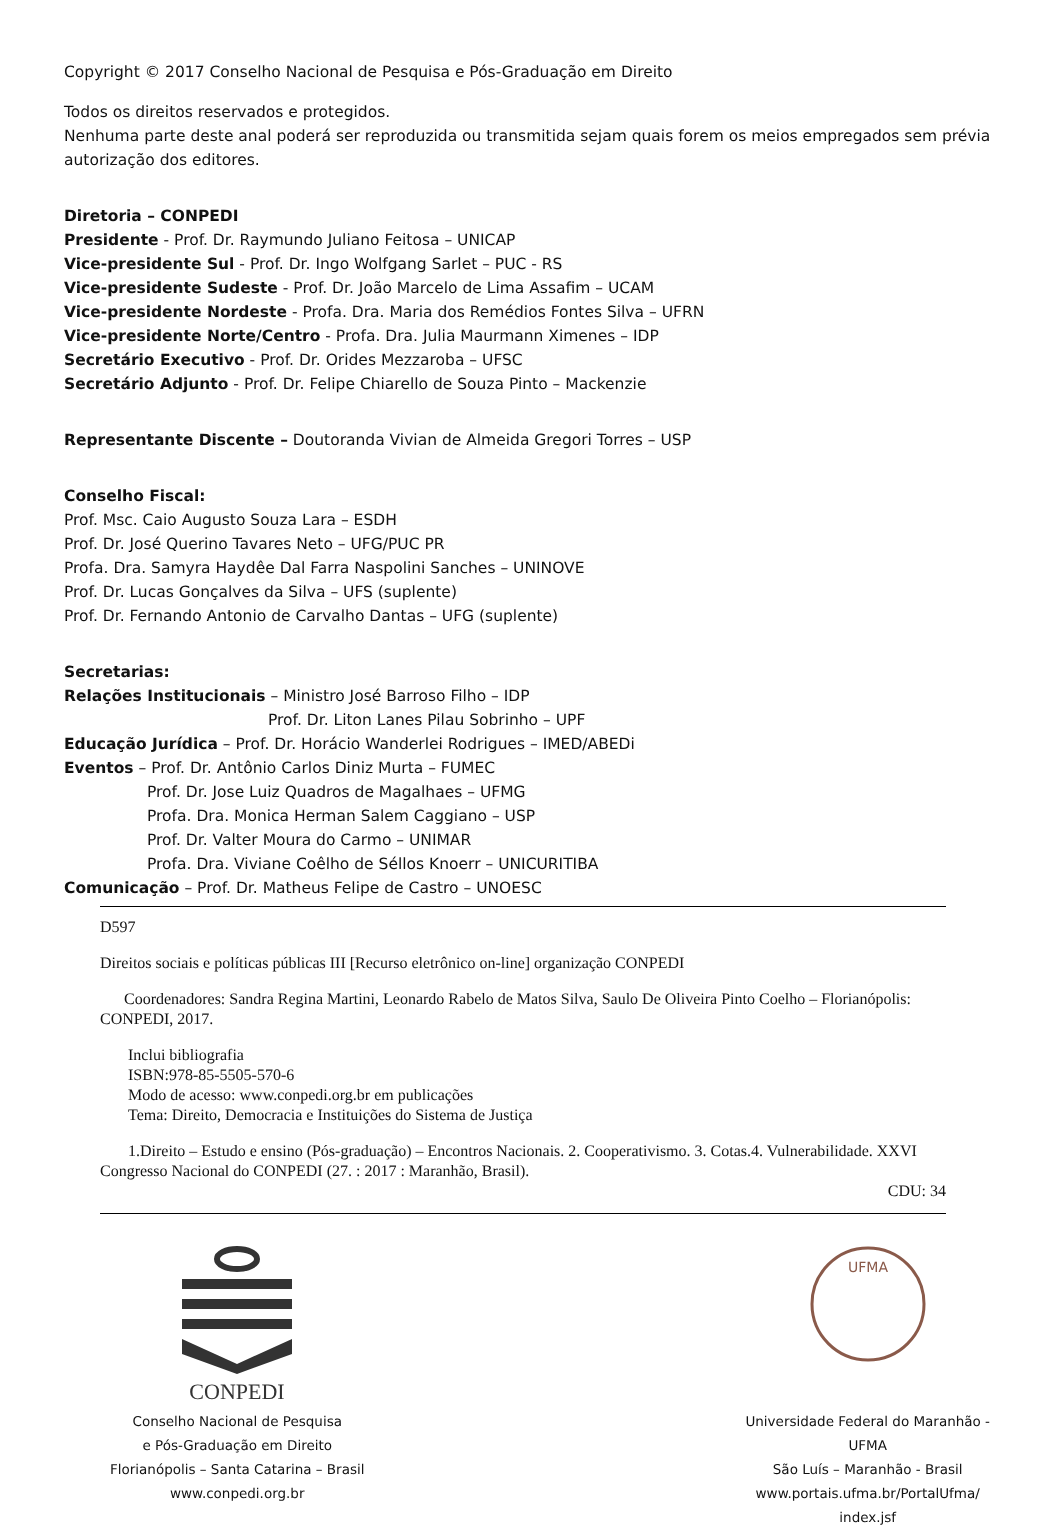Copyright © 2017 Conselho Nacional de Pesquisa e Pós-Graduação em Direito
Todos os direitos reservados e protegidos.
Nenhuma parte deste anal poderá ser reproduzida ou transmitida sejam quais forem os meios empregados sem prévia autorização dos editores.
Diretoria – CONPEDI
Presidente - Prof. Dr. Raymundo Juliano Feitosa – UNICAP
Vice-presidente Sul - Prof. Dr. Ingo Wolfgang Sarlet – PUC - RS
Vice-presidente Sudeste - Prof. Dr. João Marcelo de Lima Assafim – UCAM
Vice-presidente Nordeste - Profa. Dra. Maria dos Remédios Fontes Silva – UFRN
Vice-presidente Norte/Centro - Profa. Dra. Julia Maurmann Ximenes – IDP
Secretário Executivo - Prof. Dr. Orides Mezzaroba – UFSC
Secretário Adjunto - Prof. Dr. Felipe Chiarello de Souza Pinto – Mackenzie
Representante Discente – Doutoranda Vivian de Almeida Gregori Torres – USP
Conselho Fiscal:
Prof. Msc. Caio Augusto Souza Lara – ESDH
Prof. Dr. José Querino Tavares Neto – UFG/PUC PR
Profa. Dra. Samyra Haydêe Dal Farra Naspolini Sanches – UNINOVE
Prof. Dr. Lucas Gonçalves da Silva – UFS (suplente)
Prof. Dr. Fernando Antonio de Carvalho Dantas – UFG (suplente)
Secretarias:
Relações Institucionais – Ministro José Barroso Filho – IDP
Prof. Dr. Liton Lanes Pilau Sobrinho – UPF
Educação Jurídica – Prof. Dr. Horácio Wanderlei Rodrigues – IMED/ABEDi
Eventos – Prof. Dr. Antônio Carlos Diniz Murta – FUMEC
Prof. Dr. Jose Luiz Quadros de Magalhaes – UFMG
Profa. Dra. Monica Herman Salem Caggiano – USP
Prof. Dr. Valter Moura do Carmo – UNIMAR
Profa. Dra. Viviane Coêlho de Séllos Knoerr – UNICURITIBA
Comunicação – Prof. Dr. Matheus Felipe de Castro – UNOESC
D597
Direitos sociais e políticas públicas III [Recurso eletrônico on-line] organização CONPEDI
Coordenadores: Sandra Regina Martini, Leonardo Rabelo de Matos Silva, Saulo De Oliveira Pinto Coelho – Florianópolis: CONPEDI, 2017.
Inclui bibliografia
ISBN:978-85-5505-570-6
Modo de acesso: www.conpedi.org.br em publicações
Tema: Direito, Democracia e Instituições do Sistema de Justiça
1.Direito – Estudo e ensino (Pós-graduação) – Encontros Nacionais. 2. Cooperativismo. 3. Cotas.4. Vulnerabilidade. XXVI Congresso Nacional do CONPEDI (27. : 2017 : Maranhão, Brasil).
CDU: 34
CONPEDI
Conselho Nacional de Pesquisa
e Pós-Graduação em Direito
Florianópolis – Santa Catarina – Brasil
www.conpedi.org.br
UFMA
Universidade Federal do Maranhão -
UFMA
São Luís – Maranhão - Brasil
www.portais.ufma.br/PortalUfma/
index.jsf